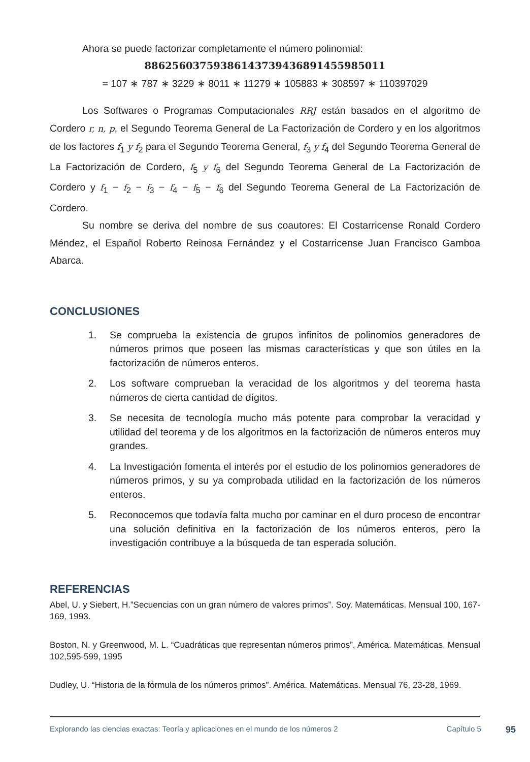Ahora se puede factorizar completamente el número polinomial:
886256037593861437394368914559850​11
= 107 ∗ 787 ∗ 3229 ∗ 8011 ∗ 11279 ∗ 105883 ∗ 308597 ∗ 110397029
Los Softwares o Programas Computacionales RRJ están basados en el algoritmo de Cordero r, n, p, el Segundo Teorema General de La Factorización de Cordero y en los algoritmos de los factores f<sub>1</sub> y f<sub>2</sub> para el Segundo Teorema General, f<sub>3</sub> y f<sub>4</sub> del Segundo Teorema General de La Factorización de Cordero, f<sub>5</sub> y f<sub>6</sub> del Segundo Teorema General de La Factorización de Cordero y f<sub>1</sub> − f<sub>2</sub> − f<sub>3</sub> − f<sub>4</sub> − f<sub>5</sub> − f<sub>6</sub> del Segundo Teorema General de La Factorización de Cordero.
Su nombre se deriva del nombre de sus coautores: El Costarricense Ronald Cordero Méndez, el Español Roberto Reinosa Fernández y el Costarricense Juan Francisco Gamboa Abarca.
CONCLUSIONES
1. Se comprueba la existencia de grupos infinitos de polinomios generadores de números primos que poseen las mismas características y que son útiles en la factorización de números enteros.
2. Los software comprueban la veracidad de los algoritmos y del teorema hasta números de cierta cantidad de dígitos.
3. Se necesita de tecnología mucho más potente para comprobar la veracidad y utilidad del teorema y de los algoritmos en la factorización de números enteros muy grandes.
4. La Investigación fomenta el interés por el estudio de los polinomios generadores de números primos, y su ya comprobada utilidad en la factorización de los números enteros.
5. Reconocemos que todavía falta mucho por caminar en el duro proceso de encontrar una solución definitiva en la factorización de los números enteros, pero la investigación contribuye a la búsqueda de tan esperada solución.
REFERENCIAS
Abel, U. y Siebert, H.”Secuencias con un gran número de valores primos”. Soy. Matemáticas. Mensual 100, 167-169, 1993.
Boston, N. y Greenwood, M. L. “Cuadráticas que representan números primos”. América. Matemáticas. Mensual 102,595-599, 1995
Dudley, U. “Historia de la fórmula de los números primos”. América. Matemáticas. Mensual 76, 23-28, 1969.
Explorando las ciencias exactas: Teoría y aplicaciones en el mundo de los números 2 Capítulo 5 95